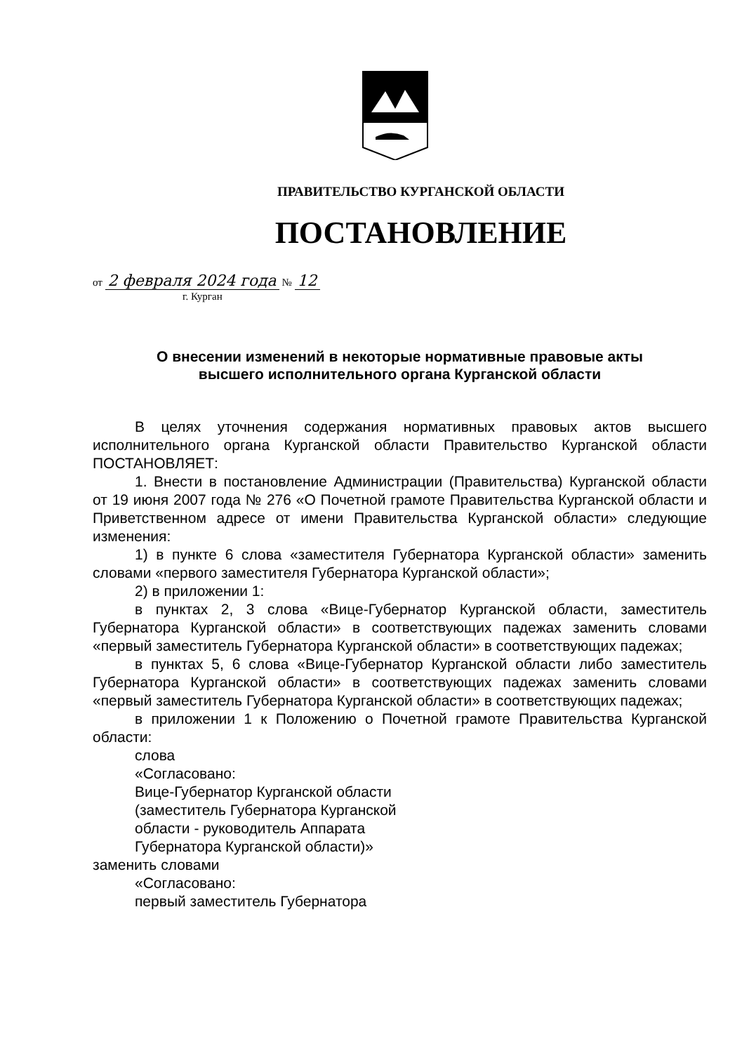ПРАВИТЕЛЬСТВО КУРГАНСКОЙ ОБЛАСТИ
ПОСТАНОВЛЕНИЕ
от 2 февраля 2024 года № 12
г. Курган
О внесении изменений в некоторые нормативные правовые акты
высшего исполнительного органа Курганской области
В целях уточнения содержания нормативных правовых актов высшего исполнительного органа Курганской области Правительство Курганской области ПОСТАНОВЛЯЕТ:
1. Внести в постановление Администрации (Правительства) Курганской области от 19 июня 2007 года № 276 «О Почетной грамоте Правительства Курганской области и Приветственном адресе от имени Правительства Курганской области» следующие изменения:
1) в пункте 6 слова «заместителя Губернатора Курганской области» заменить словами «первого заместителя Губернатора Курганской области»;
2) в приложении 1:
в пунктах 2, 3 слова «Вице-Губернатор Курганской области, заместитель Губернатора Курганской области» в соответствующих падежах заменить словами «первый заместитель Губернатора Курганской области» в соответствующих падежах;
в пунктах 5, 6 слова «Вице-Губернатор Курганской области либо заместитель Губернатора Курганской области» в соответствующих падежах заменить словами «первый заместитель Губернатора Курганской области» в соответствующих падежах;
в приложении 1 к Положению о Почетной грамоте Правительства Курганской области:
слова
«Согласовано:
Вице-Губернатор Курганской области
(заместитель Губернатора Курганской
области - руководитель Аппарата
Губернатора Курганской области)»
заменить словами
«Согласовано:
первый заместитель Губернатора